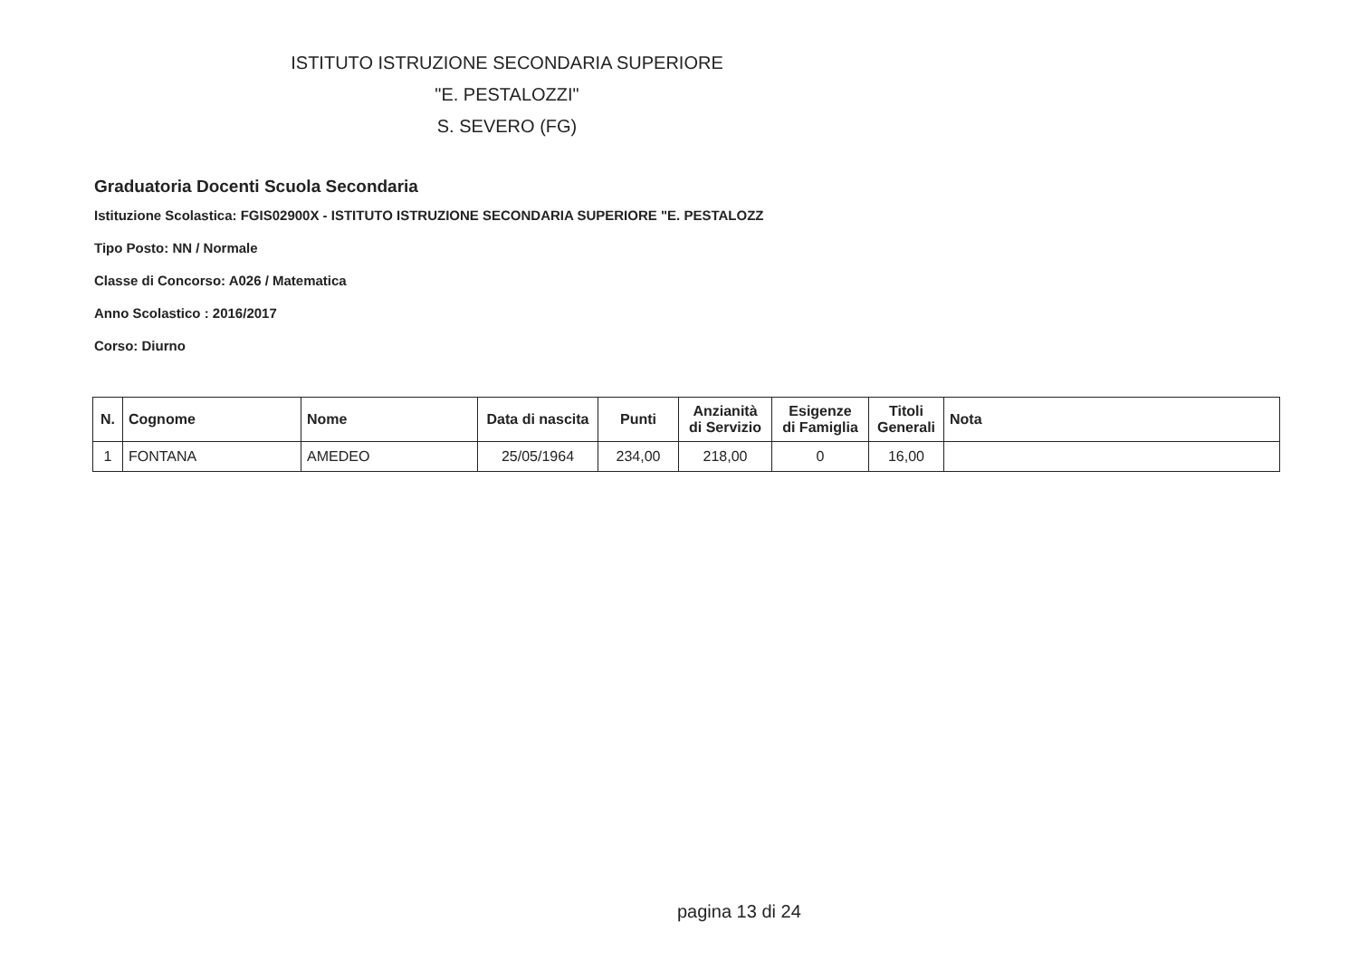ISTITUTO ISTRUZIONE SECONDARIA SUPERIORE
"E. PESTALOZZI"
S. SEVERO (FG)
Graduatoria Docenti Scuola Secondaria
Istituzione Scolastica: FGIS02900X - ISTITUTO ISTRUZIONE SECONDARIA SUPERIORE "E. PESTALOZZ
Tipo Posto: NN / Normale
Classe di Concorso: A026 / Matematica
Anno Scolastico : 2016/2017
Corso: Diurno
| N. | Cognome | Nome | Data di nascita | Punti | Anzianità di Servizio | Esigenze di Famiglia | Titoli Generali | Nota |
| --- | --- | --- | --- | --- | --- | --- | --- | --- |
| 1 | FONTANA | AMEDEO | 25/05/1964 | 234,00 | 218,00 | 0 | 16,00 | |
pagina 13 di 24